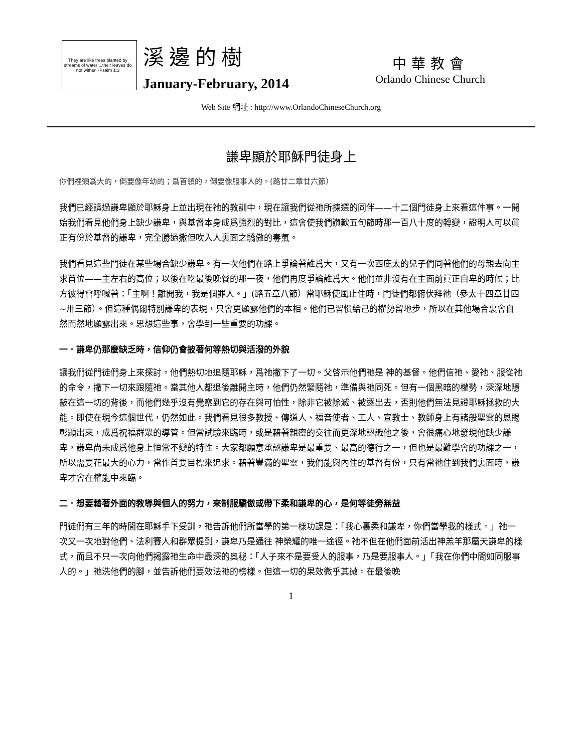They are like trees planted by streams of water ...their leaves do not wither. -Psalm 1:3
溪邊的樹
January-February, 2014
中華教會
Orlando Chinese Church
Web Site 網址 : http://www.OrlandoChineseChurch.org
謙卑顯於耶穌門徒身上
你們裡頭爲大的，倒要像年幼的；爲首領的，倒要像服事人的。(路廿二章廿六節）
我們已經讀過謙卑顯於耶穌身上並出現在祂的教訓中，現在讓我們從祂所揀選的同伴——十二個門徒身上來看這件事。一開始我們看見他們身上缺少謙卑，與基督本身成爲強烈的對比，這會使我們讚歎五旬節時那一百八十度的轉變，證明人可以眞正有份於基督的謙卑，完全勝過撒但吹入人裏面之驕傲的毒氣。
我們看見這些門徒在某些場合缺少謙卑。有一次他們在路上爭論著誰爲大，又有一次西庇太的兒子們同著他們的母親去向主求首位——主左右的高位；以後在吃最後晚餐的那一夜，他們再度爭論誰爲大。他們並非沒有在主面前眞正自卑的時候；比方彼得會呼喊著：「主啊！離開我，我是個罪人。」(路五章八節）當耶穌使風止住時，門徒們都俯伏拜祂（參太十四章廿四~卅三節）。但這種偶爾特別謙卑的表現，只會更顯露他們的本相。他們已習慣給己的權勢留地步，所以在其他場合裏會自然而然地顯露出來。思想這些事，會學到一些重要的功課。
一．謙卑仍那麼缺乏時，信仰仍會披著何等熱切與活潑的外貌
讓我們從門徒們身上來探討。他們熱切地追隨耶穌，爲祂撇下了一切。父啓示他們祂是 神的基督。他們信祂、愛祂、服從祂的命令，撇下一切來跟隨祂。當其他人都退後離開主時，他們仍然緊隨祂，準備與祂同死。但有一個黑暗的權勢，深深地隱蔽在這一切的背後，而他們幾乎沒有覺察到它的存在與可怕性，除非它被除滅、被逐出去，否則他們無法見證耶穌拯救的大能。即使在現今這個世代，仍然如此。我們看見很多教授、傳道人、福音使者、工人、宣教士、教師身上有諸般聖靈的恩賜彰顯出來，成爲祝福群眾的導管。但當試驗來臨時，或是藉著親密的交往而更深地認識他之後，會很痛心地發現他缺少謙卑，謙卑尚未成爲他身上恒常不變的特性。大家都願意承認謙卑是最重要、最高的德行之一，但也是最難學會的功課之一，所以需要花最大的心力，當作首要目標來追求。藉著豐滿的聖靈，我們能與內住的基督有份，只有當祂住到我們裏面時，謙卑才會在權能中來臨。
二．想要藉著外面的教導與個人的努力，來制服驕傲或帶下柔和謙卑的心，是何等徒勞無益
門徒們有三年的時間在耶穌手下受訓，祂告訴他們所當學的第一樣功課是：「我心裏柔和謙卑，你們當學我的樣式。」祂一次又一次地對他們、法利賽人和群眾提到，謙卑乃是通往 神榮耀的唯一途徑。祂不但在他們面前活出神羔羊那屬天謙卑的樣式，而且不只一次向他們揭露祂生命中最深的奧秘：「人子來不是要受人的服事，乃是要服事人。」「我在你們中間如同服事人的。」祂洗他們的腳，並告訴他們要效法祂的榜樣。但這一切的果效微乎其微。在最後晚
1